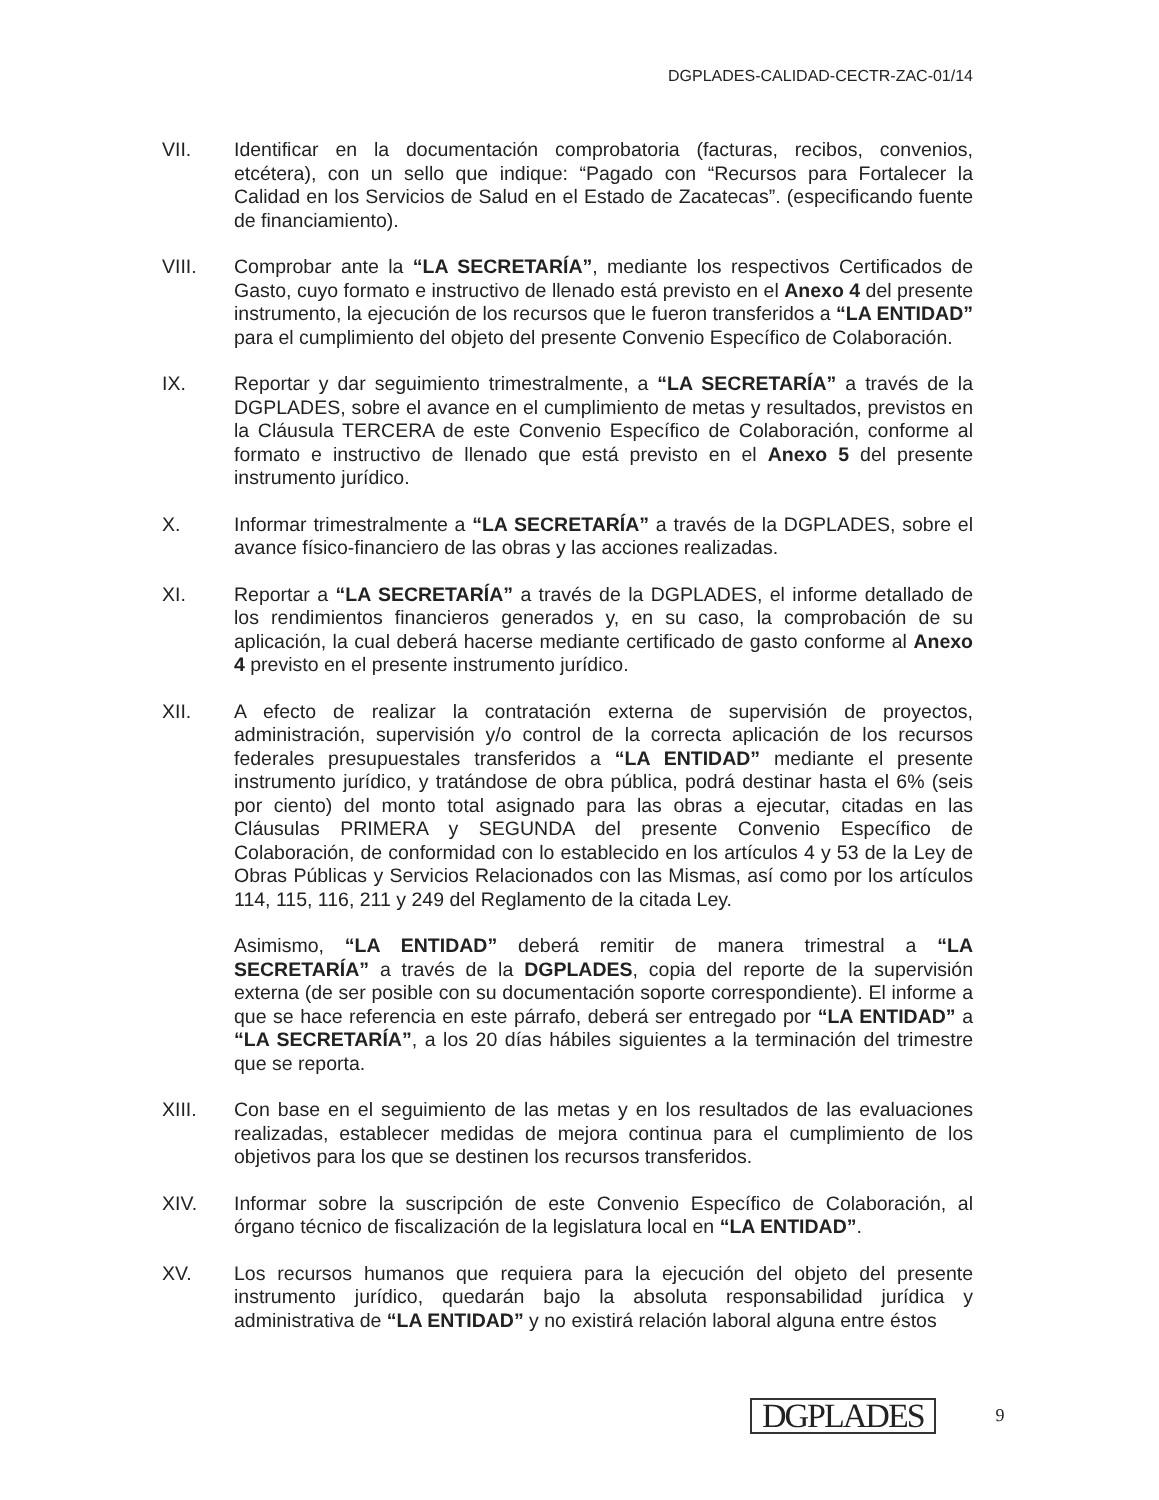DGPLADES-CALIDAD-CECTR-ZAC-01/14
VII. Identificar en la documentación comprobatoria (facturas, recibos, convenios, etcétera), con un sello que indique: “Pagado con “Recursos para Fortalecer la Calidad en los Servicios de Salud en el Estado de Zacatecas”. (especificando fuente de financiamiento).
VIII. Comprobar ante la “LA SECRETARÍA”, mediante los respectivos Certificados de Gasto, cuyo formato e instructivo de llenado está previsto en el Anexo 4 del presente instrumento, la ejecución de los recursos que le fueron transferidos a “LA ENTIDAD” para el cumplimiento del objeto del presente Convenio Específico de Colaboración.
IX. Reportar y dar seguimiento trimestralmente, a “LA SECRETARÍA” a través de la DGPLADES, sobre el avance en el cumplimiento de metas y resultados, previstos en la Cláusula TERCERA de este Convenio Específico de Colaboración, conforme al formato e instructivo de llenado que está previsto en el Anexo 5 del presente instrumento jurídico.
X. Informar trimestralmente a “LA SECRETARÍA” a través de la DGPLADES, sobre el avance físico-financiero de las obras y las acciones realizadas.
XI. Reportar a “LA SECRETARÍA” a través de la DGPLADES, el informe detallado de los rendimientos financieros generados y, en su caso, la comprobación de su aplicación, la cual deberá hacerse mediante certificado de gasto conforme al Anexo 4 previsto en el presente instrumento jurídico.
XII. A efecto de realizar la contratación externa de supervisión de proyectos, administración, supervisión y/o control de la correcta aplicación de los recursos federales presupuestales transferidos a “LA ENTIDAD” mediante el presente instrumento jurídico, y tratándose de obra pública, podrá destinar hasta el 6% (seis por ciento) del monto total asignado para las obras a ejecutar, citadas en las Cláusulas PRIMERA y SEGUNDA del presente Convenio Específico de Colaboración, de conformidad con lo establecido en los artículos 4 y 53 de la Ley de Obras Públicas y Servicios Relacionados con las Mismas, así como por los artículos 114, 115, 116, 211 y 249 del Reglamento de la citada Ley.
Asimismo, “LA ENTIDAD” deberá remitir de manera trimestral a “LA SECRETARÍA” a través de la DGPLADES, copia del reporte de la supervisión externa (de ser posible con su documentación soporte correspondiente). El informe a que se hace referencia en este párrafo, deberá ser entregado por “LA ENTIDAD” a “LA SECRETARÍA”, a los 20 días hábiles siguientes a la terminación del trimestre que se reporta.
XIII. Con base en el seguimiento de las metas y en los resultados de las evaluaciones realizadas, establecer medidas de mejora continua para el cumplimiento de los objetivos para los que se destinen los recursos transferidos.
XIV. Informar sobre la suscripción de este Convenio Específico de Colaboración, al órgano técnico de fiscalización de la legislatura local en “LA ENTIDAD”.
XV. Los recursos humanos que requiera para la ejecución del objeto del presente instrumento jurídico, quedarán bajo la absoluta responsabilidad jurídica y administrativa de “LA ENTIDAD” y no existirá relación laboral alguna entre éstos
DGPLADES
9